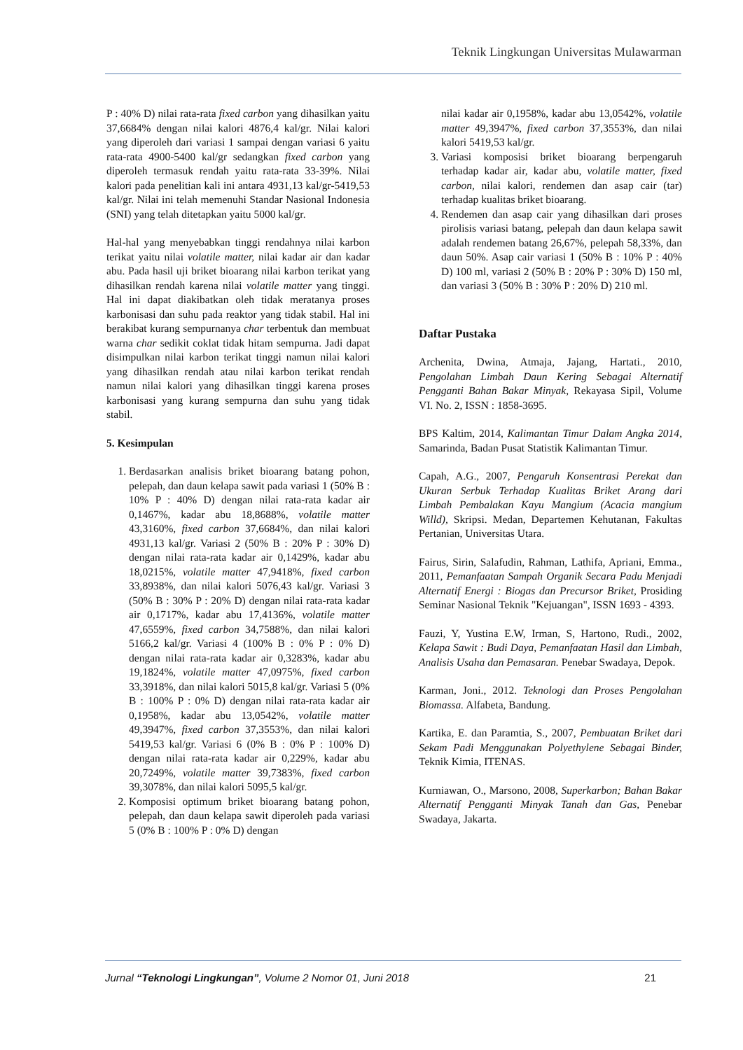Teknik Lingkungan Universitas Mulawarman
P : 40% D) nilai rata-rata fixed carbon yang dihasilkan yaitu 37,6684% dengan nilai kalori 4876,4 kal/gr. Nilai kalori yang diperoleh dari variasi 1 sampai dengan variasi 6 yaitu rata-rata 4900-5400 kal/gr sedangkan fixed carbon yang diperoleh termasuk rendah yaitu rata-rata 33-39%. Nilai kalori pada penelitian kali ini antara 4931,13 kal/gr-5419,53 kal/gr. Nilai ini telah memenuhi Standar Nasional Indonesia (SNI) yang telah ditetapkan yaitu 5000 kal/gr.
Hal-hal yang menyebabkan tinggi rendahnya nilai karbon terikat yaitu nilai volatile matter, nilai kadar air dan kadar abu. Pada hasil uji briket bioarang nilai karbon terikat yang dihasilkan rendah karena nilai volatile matter yang tinggi. Hal ini dapat diakibatkan oleh tidak meratanya proses karbonisasi dan suhu pada reaktor yang tidak stabil. Hal ini berakibat kurang sempurnanya char terbentuk dan membuat warna char sedikit coklat tidak hitam sempurna. Jadi dapat disimpulkan nilai karbon terikat tinggi namun nilai kalori yang dihasilkan rendah atau nilai karbon terikat rendah namun nilai kalori yang dihasilkan tinggi karena proses karbonisasi yang kurang sempurna dan suhu yang tidak stabil.
5. Kesimpulan
1. Berdasarkan analisis briket bioarang batang pohon, pelepah, dan daun kelapa sawit pada variasi 1 (50% B : 10% P : 40% D) dengan nilai rata-rata kadar air 0,1467%, kadar abu 18,8688%, volatile matter 43,3160%, fixed carbon 37,6684%, dan nilai kalori 4931,13 kal/gr. Variasi 2 (50% B : 20% P : 30% D) dengan nilai rata-rata kadar air 0,1429%, kadar abu 18,0215%, volatile matter 47,9418%, fixed carbon 33,8938%, dan nilai kalori 5076,43 kal/gr. Variasi 3 (50% B : 30% P : 20% D) dengan nilai rata-rata kadar air 0,1717%, kadar abu 17,4136%, volatile matter 47,6559%, fixed carbon 34,7588%, dan nilai kalori 5166,2 kal/gr. Variasi 4 (100% B : 0% P : 0% D) dengan nilai rata-rata kadar air 0,3283%, kadar abu 19,1824%, volatile matter 47,0975%, fixed carbon 33,3918%, dan nilai kalori 5015,8 kal/gr. Variasi 5 (0% B : 100% P : 0% D) dengan nilai rata-rata kadar air 0,1958%, kadar abu 13,0542%, volatile matter 49,3947%, fixed carbon 37,3553%, dan nilai kalori 5419,53 kal/gr. Variasi 6 (0% B : 0% P : 100% D) dengan nilai rata-rata kadar air 0,229%, kadar abu 20,7249%, volatile matter 39,7383%, fixed carbon 39,3078%, dan nilai kalori 5095,5 kal/gr.
2. Komposisi optimum briket bioarang batang pohon, pelepah, dan daun kelapa sawit diperoleh pada variasi 5 (0% B : 100% P : 0% D) dengan
nilai kadar air 0,1958%, kadar abu 13,0542%, volatile matter 49,3947%, fixed carbon 37,3553%, dan nilai kalori 5419,53 kal/gr.
3. Variasi komposisi briket bioarang berpengaruh terhadap kadar air, kadar abu, volatile matter, fixed carbon, nilai kalori, rendemen dan asap cair (tar) terhadap kualitas briket bioarang.
4. Rendemen dan asap cair yang dihasilkan dari proses pirolisis variasi batang, pelepah dan daun kelapa sawit adalah rendemen batang 26,67%, pelepah 58,33%, dan daun 50%. Asap cair variasi 1 (50% B : 10% P : 40% D) 100 ml, variasi 2 (50% B : 20% P : 30% D) 150 ml, dan variasi 3 (50% B : 30% P : 20% D) 210 ml.
Daftar Pustaka
Archenita, Dwina, Atmaja, Jajang, Hartati., 2010, Pengolahan Limbah Daun Kering Sebagai Alternatif Pengganti Bahan Bakar Minyak, Rekayasa Sipil, Volume VI. No. 2, ISSN : 1858-3695.
BPS Kaltim, 2014, Kalimantan Timur Dalam Angka 2014, Samarinda, Badan Pusat Statistik Kalimantan Timur.
Capah, A.G., 2007, Pengaruh Konsentrasi Perekat dan Ukuran Serbuk Terhadap Kualitas Briket Arang dari Limbah Pembalakan Kayu Mangium (Acacia mangium Willd), Skripsi. Medan, Departemen Kehutanan, Fakultas Pertanian, Universitas Utara.
Fairus, Sirin, Salafudin, Rahman, Lathifa, Apriani, Emma., 2011, Pemanfaatan Sampah Organik Secara Padu Menjadi Alternatif Energi : Biogas dan Precursor Briket, Prosiding Seminar Nasional Teknik "Kejuangan", ISSN 1693 - 4393.
Fauzi, Y, Yustina E.W, Irman, S, Hartono, Rudi., 2002, Kelapa Sawit : Budi Daya, Pemanfaatan Hasil dan Limbah, Analisis Usaha dan Pemasaran. Penebar Swadaya, Depok.
Karman, Joni., 2012. Teknologi dan Proses Pengolahan Biomassa. Alfabeta, Bandung.
Kartika, E. dan Paramtia, S., 2007, Pembuatan Briket dari Sekam Padi Menggunakan Polyethylene Sebagai Binder, Teknik Kimia, ITENAS.
Kurniawan, O., Marsono, 2008, Superkarbon; Bahan Bakar Alternatif Pengganti Minyak Tanah dan Gas, Penebar Swadaya, Jakarta.
Jurnal “Teknologi Lingkungan”, Volume 2 Nomor 01, Juni 2018 21